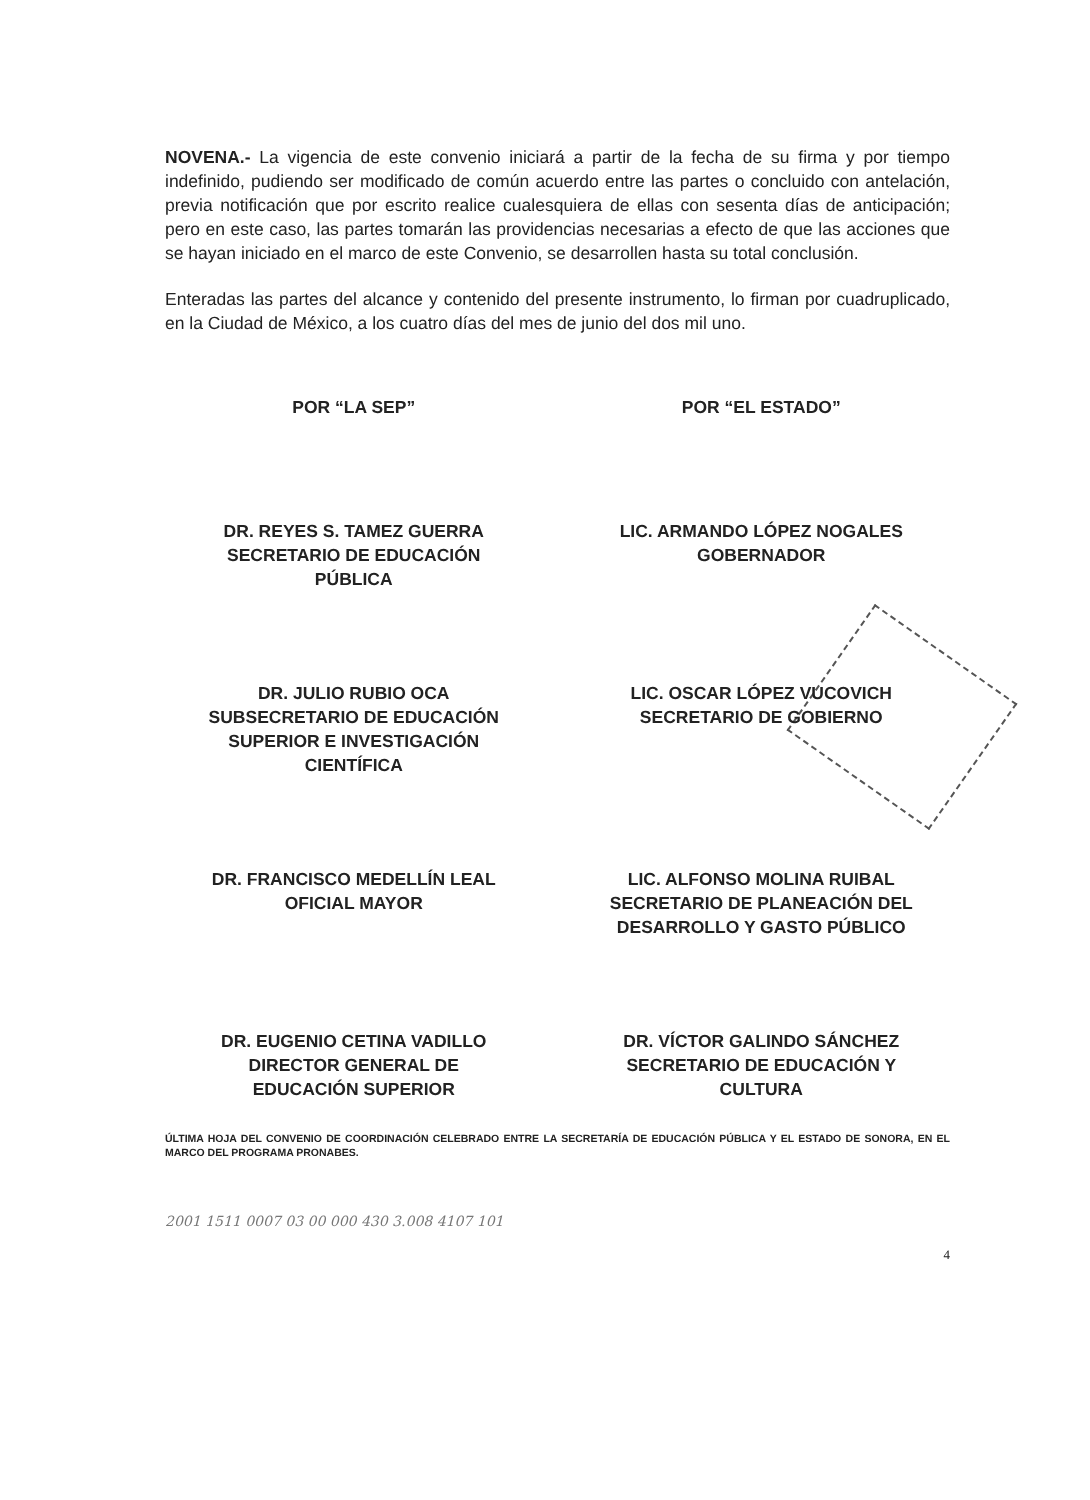NOVENA.- La vigencia de este convenio iniciará a partir de la fecha de su firma y por tiempo indefinido, pudiendo ser modificado de común acuerdo entre las partes o concluido con antelación, previa notificación que por escrito realice cualesquiera de ellas con sesenta días de anticipación; pero en este caso, las partes tomarán las providencias necesarias a efecto de que las acciones que se hayan iniciado en el marco de este Convenio, se desarrollen hasta su total conclusión.
Enteradas las partes del alcance y contenido del presente instrumento, lo firman por cuadruplicado, en la Ciudad de México, a los cuatro días del mes de junio del dos mil uno.
POR “LA SEP”
POR “EL ESTADO”
DR. REYES S. TAMEZ GUERRA
SECRETARIO DE EDUCACIÓN
PÚBLICA
LIC. ARMANDO LÓPEZ NOGALES
GOBERNADOR
DR. JULIO RUBIO OCA
SUBSECRETARIO DE EDUCACIÓN
SUPERIOR E INVESTIGACIÓN
CIENTÍFICA
LIC. OSCAR LÓPEZ VUCOVICH
SECRETARIO DE GOBIERNO
DR. FRANCISCO MEDELLÍN LEAL
OFICIAL MAYOR
LIC. ALFONSO MOLINA RUIBAL
SECRETARIO DE PLANEACIÓN DEL
DESARROLLO Y GASTO PÚBLICO
DR. EUGENIO CETINA VADILLO
DIRECTOR GENERAL DE
EDUCACIÓN SUPERIOR
DR. VÍCTOR GALINDO SÁNCHEZ
SECRETARIO DE EDUCACIÓN Y
CULTURA
ÚLTIMA HOJA DEL CONVENIO DE COORDINACIÓN CELEBRADO ENTRE LA SECRETARÍA DE EDUCACIÓN PÚBLICA Y EL ESTADO DE SONORA, EN EL MARCO DEL PROGRAMA PRONABES.
2001 1511 0007 03 00 000 430 3.008 4107 101
4